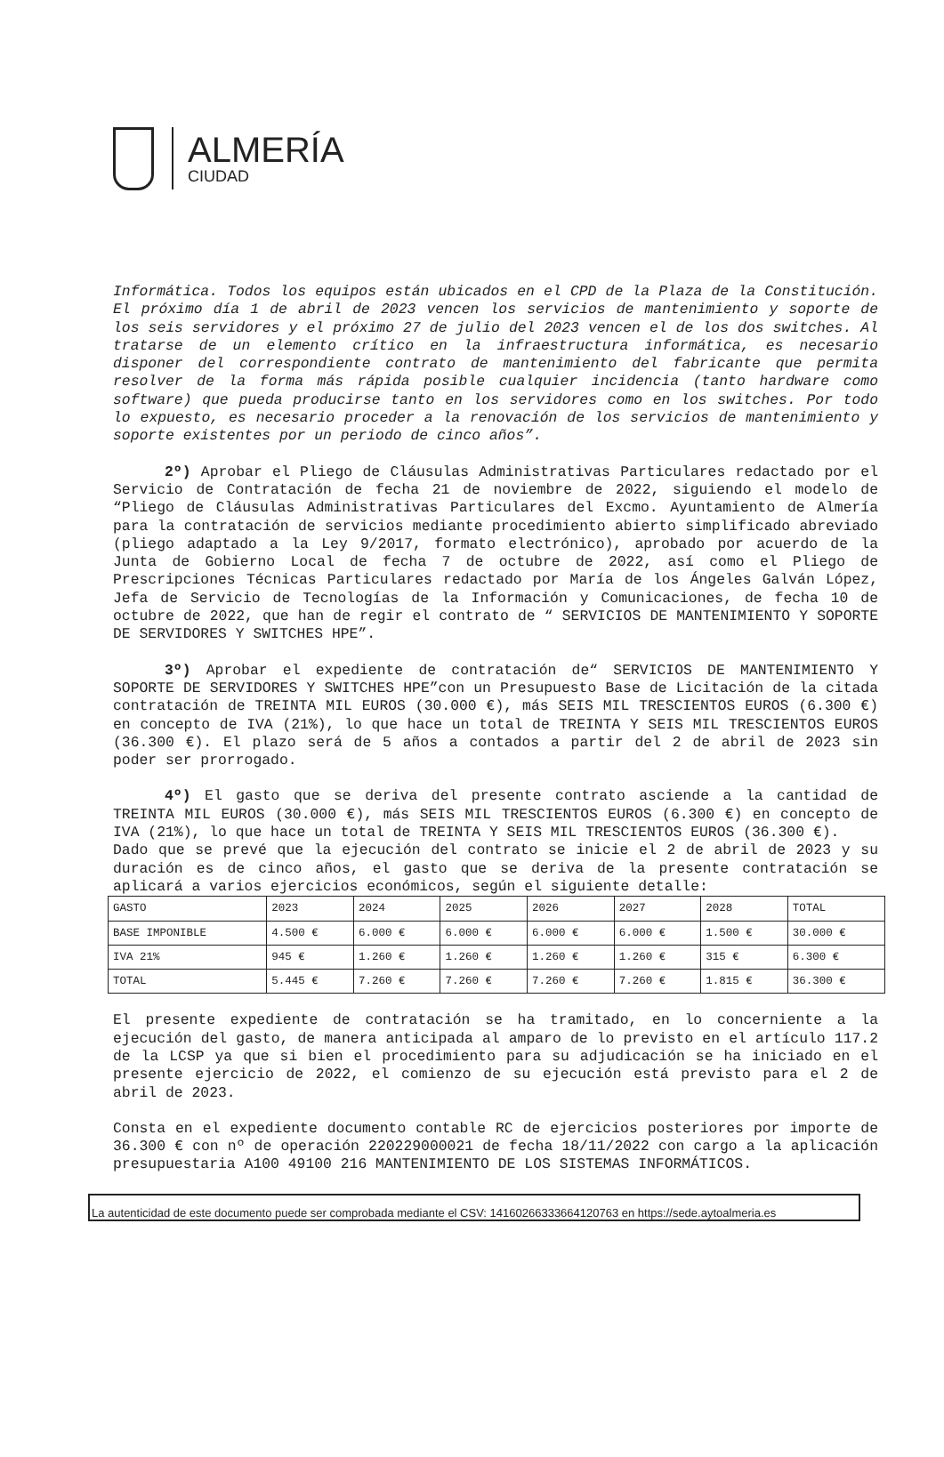ALMERÍA
CIUDAD
Informática. Todos los equipos están ubicados en el CPD de la Plaza de la Constitución. El próximo día 1 de abril de 2023 vencen los servicios de mantenimiento y soporte de los seis servidores y el próximo 27 de julio del 2023 vencen el de los dos switches. Al tratarse de un elemento crítico en la infraestructura informática, es necesario disponer del correspondiente contrato de mantenimiento del fabricante que permita resolver de la forma más rápida posible cualquier incidencia (tanto hardware como software) que pueda producirse tanto en los servidores como en los switches. Por todo lo expuesto, es necesario proceder a la renovación de los servicios de mantenimiento y soporte existentes por un periodo de cinco años”.
2º) Aprobar el Pliego de Cláusulas Administrativas Particulares redactado por el Servicio de Contratación de fecha 21 de noviembre de 2022, siguiendo el modelo de “Pliego de Cláusulas Administrativas Particulares del Excmo. Ayuntamiento de Almería para la contratación de servicios mediante procedimiento abierto simplificado abreviado (pliego adaptado a la Ley 9/2017, formato electrónico), aprobado por acuerdo de la Junta de Gobierno Local de fecha 7 de octubre de 2022, así como el Pliego de Prescripciones Técnicas Particulares redactado por María de los Ángeles Galván López, Jefa de Servicio de Tecnologías de la Información y Comunicaciones, de fecha 10 de octubre de 2022, que han de regir el contrato de “ SERVICIOS DE MANTENIMIENTO Y SOPORTE DE SERVIDORES Y SWITCHES HPE”.
3º) Aprobar el expediente de contratación de“ SERVICIOS DE MANTENIMIENTO Y SOPORTE DE SERVIDORES Y SWITCHES HPE”con un Presupuesto Base de Licitación de la citada contratación de TREINTA MIL EUROS (30.000 €), más SEIS MIL TRESCIENTOS EUROS (6.300 €) en concepto de IVA (21%), lo que hace un total de TREINTA Y SEIS MIL TRESCIENTOS EUROS (36.300 €). El plazo será de 5 años a contados a partir del 2 de abril de 2023 sin poder ser prorrogado.
4º) El gasto que se deriva del presente contrato asciende a la cantidad de TREINTA MIL EUROS (30.000 €), más SEIS MIL TRESCIENTOS EUROS (6.300 €) en concepto de IVA (21%), lo que hace un total de TREINTA Y SEIS MIL TRESCIENTOS EUROS (36.300 €).
Dado que se prevé que la ejecución del contrato se inicie el 2 de abril de 2023 y su duración es de cinco años, el gasto que se deriva de la presente contratación se aplicará a varios ejercicios económicos, según el siguiente detalle:
| GASTO | 2023 | 2024 | 2025 | 2026 | 2027 | 2028 | TOTAL |
| BASE IMPONIBLE | 4.500 € | 6.000 € | 6.000 € | 6.000 € | 6.000 € | 1.500 € | 30.000 € |
| IVA 21% | 945 € | 1.260 € | 1.260 € | 1.260 € | 1.260 € | 315 € | 6.300 € |
| TOTAL | 5.445 € | 7.260 € | 7.260 € | 7.260 € | 7.260 € | 1.815 € | 36.300 € |
El presente expediente de contratación se ha tramitado, en lo concerniente a la ejecución del gasto, de manera anticipada al amparo de lo previsto en el artículo 117.2 de la LCSP ya que si bien el procedimiento para su adjudicación se ha iniciado en el presente ejercicio de 2022, el comienzo de su ejecución está previsto para el 2 de abril de 2023.
Consta en el expediente documento contable RC de ejercicios posteriores por importe de 36.300 € con nº de operación 220229000021 de fecha 18/11/2022 con cargo a la aplicación presupuestaria A100 49100 216 MANTENIMIENTO DE LOS SISTEMAS INFORMÁTICOS.
La autenticidad de este documento puede ser comprobada mediante el CSV: 14160266333664120763 en https://sede.aytoalmeria.es